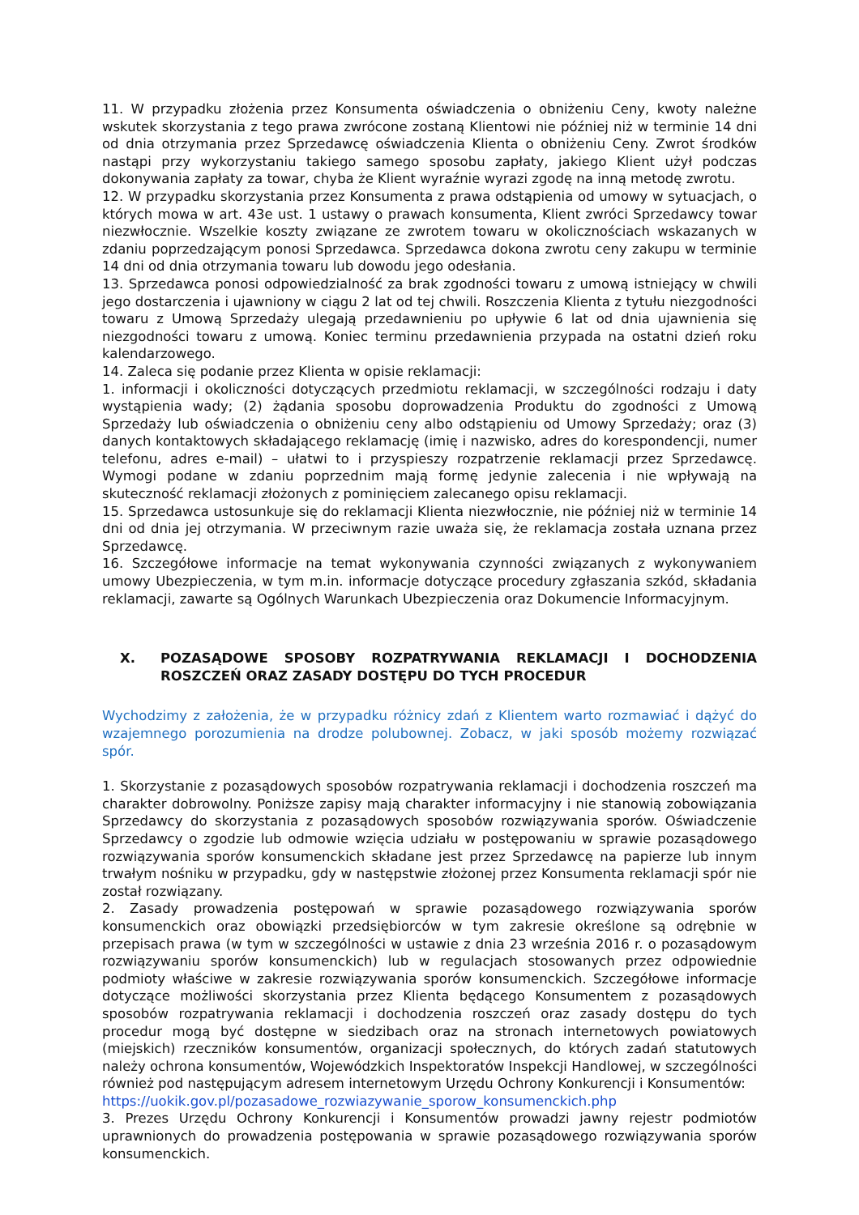11. W przypadku złożenia przez Konsumenta oświadczenia o obniżeniu Ceny, kwoty należne wskutek skorzystania z tego prawa zwrócone zostaną Klientowi nie później niż w terminie 14 dni od dnia otrzymania przez Sprzedawcę oświadczenia Klienta o obniżeniu Ceny. Zwrot środków nastąpi przy wykorzystaniu takiego samego sposobu zapłaty, jakiego Klient użył podczas dokonywania zapłaty za towar, chyba że Klient wyraźnie wyrazi zgodę na inną metodę zwrotu.
12. W przypadku skorzystania przez Konsumenta z prawa odstąpienia od umowy w sytuacjach, o których mowa w art. 43e ust. 1 ustawy o prawach konsumenta, Klient zwróci Sprzedawcy towar niezwłocznie. Wszelkie koszty związane ze zwrotem towaru w okolicznościach wskazanych w zdaniu poprzedzającym ponosi Sprzedawca. Sprzedawca dokona zwrotu ceny zakupu w terminie 14 dni od dnia otrzymania towaru lub dowodu jego odesłania.
13. Sprzedawca ponosi odpowiedzialność za brak zgodności towaru z umową istniejący w chwili jego dostarczenia i ujawniony w ciągu 2 lat od tej chwili. Roszczenia Klienta z tytułu niezgodności towaru z Umową Sprzedaży ulegają przedawnieniu po upływie 6 lat od dnia ujawnienia się niezgodności towaru z umową. Koniec terminu przedawnienia przypada na ostatni dzień roku kalendarzowego.
14. Zaleca się podanie przez Klienta w opisie reklamacji:
1. informacji i okoliczności dotyczących przedmiotu reklamacji, w szczególności rodzaju i daty wystąpienia wady; (2) żądania sposobu doprowadzenia Produktu do zgodności z Umową Sprzedaży lub oświadczenia o obniżeniu ceny albo odstąpieniu od Umowy Sprzedaży; oraz (3) danych kontaktowych składającego reklamację (imię i nazwisko, adres do korespondencji, numer telefonu, adres e-mail) – ułatwi to i przyspieszy rozpatrzenie reklamacji przez Sprzedawcę. Wymogi podane w zdaniu poprzednim mają formę jedynie zalecenia i nie wpływają na skuteczność reklamacji złożonych z pominięciem zalecanego opisu reklamacji.
15. Sprzedawca ustosunkuje się do reklamacji Klienta niezwłocznie, nie później niż w terminie 14 dni od dnia jej otrzymania. W przeciwnym razie uważa się, że reklamacja została uznana przez Sprzedawcę.
16. Szczegółowe informacje na temat wykonywania czynności związanych z wykonywaniem umowy Ubezpieczenia, w tym m.in. informacje dotyczące procedury zgłaszania szkód, składania reklamacji, zawarte są Ogólnych Warunkach Ubezpieczenia oraz Dokumencie Informacyjnym.
X. POZASĄDOWE SPOSOBY ROZPATRYWANIA REKLAMACJI I DOCHODZENIA ROSZCZEŃ ORAZ ZASADY DOSTĘPU DO TYCH PROCEDUR
Wychodzimy z założenia, że w przypadku różnicy zdań z Klientem warto rozmawiać i dążyć do wzajemnego porozumienia na drodze polubownej. Zobacz, w jaki sposób możemy rozwiązać spór.
1. Skorzystanie z pozasądowych sposobów rozpatrywania reklamacji i dochodzenia roszczeń ma charakter dobrowolny. Poniższe zapisy mają charakter informacyjny i nie stanowią zobowiązania Sprzedawcy do skorzystania z pozasądowych sposobów rozwiązywania sporów. Oświadczenie Sprzedawcy o zgodzie lub odmowie wzięcia udziału w postępowaniu w sprawie pozasądowego rozwiązywania sporów konsumenckich składane jest przez Sprzedawcę na papierze lub innym trwałym nośniku w przypadku, gdy w następstwie złożonej przez Konsumenta reklamacji spór nie został rozwiązany.
2. Zasady prowadzenia postępowań w sprawie pozasądowego rozwiązywania sporów konsumenckich oraz obowiązki przedsiębiorców w tym zakresie określone są odrębnie w przepisach prawa (w tym w szczególności w ustawie z dnia 23 września 2016 r. o pozasądowym rozwiązywaniu sporów konsumenckich) lub w regulacjach stosowanych przez odpowiednie podmioty właściwe w zakresie rozwiązywania sporów konsumenckich. Szczegółowe informacje dotyczące możliwości skorzystania przez Klienta będącego Konsumentem z pozasądowych sposobów rozpatrywania reklamacji i dochodzenia roszczeń oraz zasady dostępu do tych procedur mogą być dostępne w siedzibach oraz na stronach internetowych powiatowych (miejskich) rzeczników konsumentów, organizacji społecznych, do których zadań statutowych należy ochrona konsumentów, Wojewódzkich Inspektoratów Inspekcji Handlowej, w szczególności również pod następującym adresem internetowym Urzędu Ochrony Konkurencji i Konsumentów:
https://uokik.gov.pl/pozasadowe_rozwiazywanie_sporow_konsumenckich.php
3. Prezes Urzędu Ochrony Konkurencji i Konsumentów prowadzi jawny rejestr podmiotów uprawnionych do prowadzenia postępowania w sprawie pozasądowego rozwiązywania sporów konsumenckich.